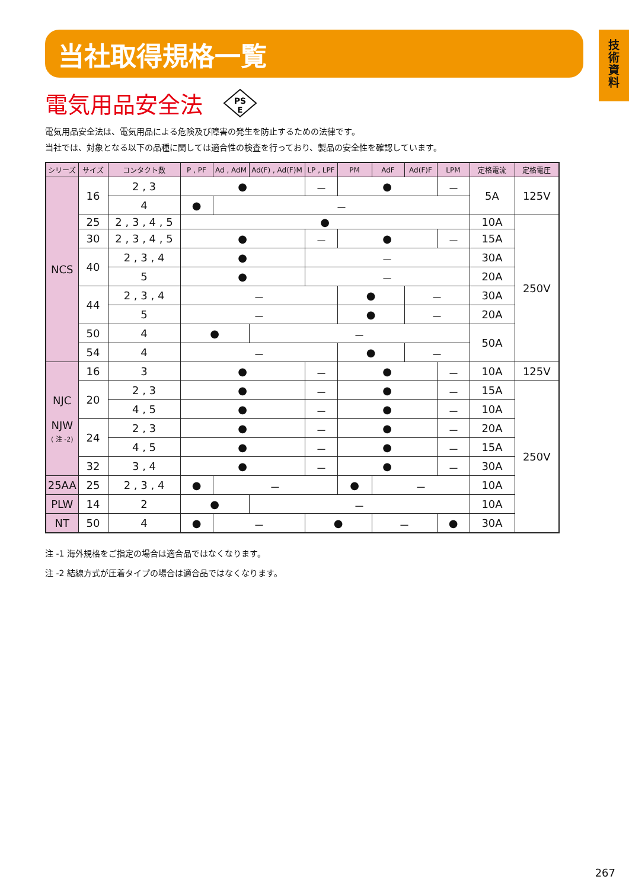技
術
資
料
当社取得規格一覧
電気用品安全法
PS
E
電気用品安全法は、電気用品による危険及び障害の発生を防止するための法律です。
当社では、対象となる以下の品種に関しては適合性の検査を行っており、製品の安全性を確認しています。
| シリーズ | サイズ | コンタクト数 | P , PF | Ad , AdM | Ad(F) , Ad(F)M | LP , LPF | PM | AdF | Ad(F)F | LPM | 定格電流 | 定格電圧 |
| --- | --- | --- | --- | --- | --- | --- | --- | --- | --- | --- | --- | --- |
| NCS | 16 | 2 , 3 | ● | | | － | ● | | | － | 5A | 125V |
| | | 4 | ● | － | | | | | | | | |
| | 25 | 2 , 3 , 4 , 5 | ● | | | | | | | | 10A | 250V |
| | 30 | 2 , 3 , 4 , 5 | ● | | | － | ● | | | － | 15A | |
| | 40 | 2 , 3 , 4 | ● | | | － | | | | | 30A | |
| | | 5 | ● | | | － | | | | | 20A | |
| | 44 | 2 , 3 , 4 | － | | | | ● | | － | | 30A | |
| | | 5 | － | | | | ● | | － | | 20A | |
| | 50 | 4 | ● | | － | | | | | | 50A | |
| | 54 | 4 | － | | | | ● | | － | | | |
| NJC NJW ( 注 -2) | 16 | 3 | ● | | | － | ● | | | － | 10A | 125V |
| | 20 | 2 , 3 | ● | | | － | ● | | | － | 15A | 250V |
| | | 4 , 5 | ● | | | － | ● | | | － | 10A | |
| | 24 | 2 , 3 | ● | | | － | ● | | | － | 20A | |
| | | 4 , 5 | ● | | | － | ● | | | － | 15A | |
| | 32 | 3 , 4 | ● | | | － | ● | | | － | 30A | |
| 25AA | 25 | 2 , 3 , 4 | ● | － | | | ● | － | | | 10A | |
| PLW | 14 | 2 | ● | | － | | | | | | 10A | |
| NT | 50 | 4 | ● | － | | ● | | － | | ● | 30A | |
注 -1 海外規格をご指定の場合は適合品ではなくなります。
注 -2 結線方式が圧着タイプの場合は適合品ではなくなります。
267